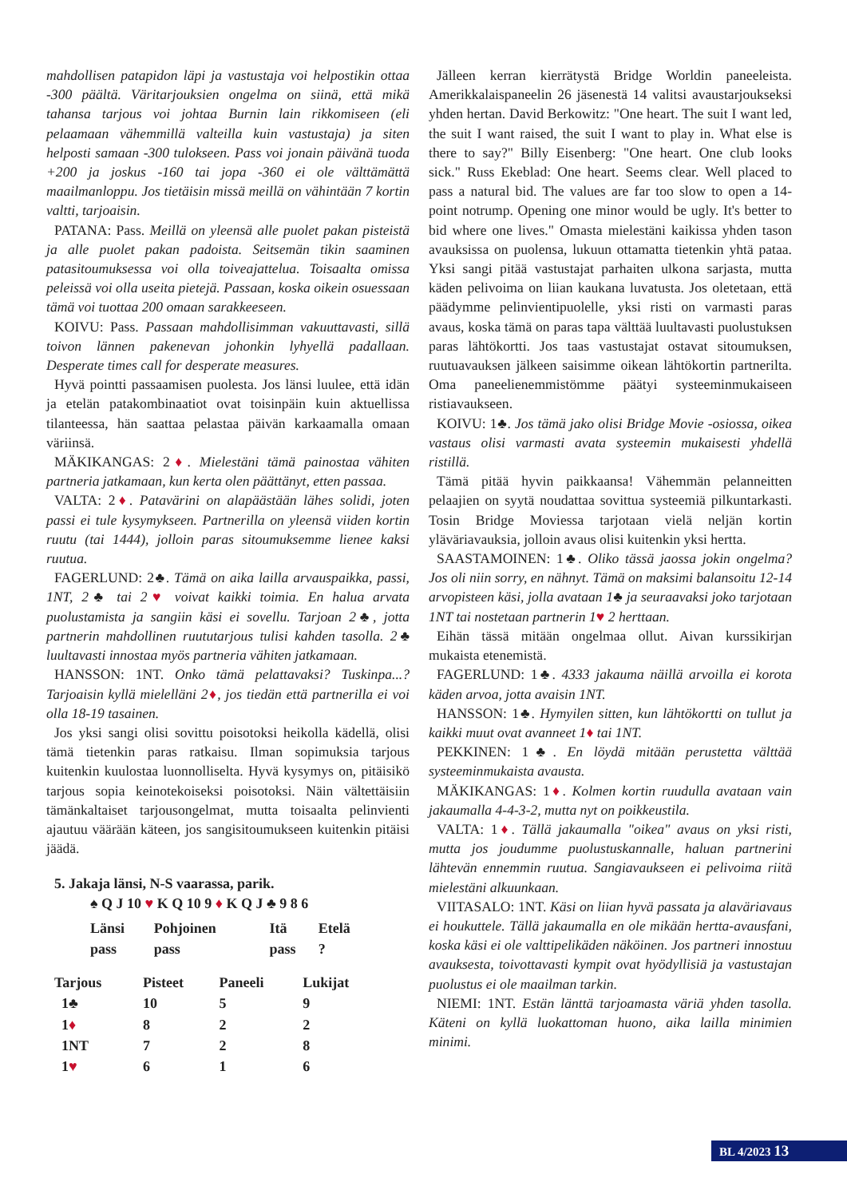mahdollisen patapidon läpi ja vastustaja voi helpostikin ottaa -300 päältä. Väritarjouksien ongelma on siinä, että mikä tahansa tarjous voi johtaa Burnin lain rikkomiseen (eli pelaamaan vähemmillä valteilla kuin vastustaja) ja siten helposti samaan -300 tulokseen. Pass voi jonain päivänä tuoda +200 ja joskus -160 tai jopa -360 ei ole välttämättä maailmanloppu. Jos tietäisin missä meillä on vähintään 7 kortin valtti, tarjoaisin.
PATANA: Pass. Meillä on yleensä alle puolet pakan pisteistä ja alle puolet pakan padoista. Seitsemän tikin saaminen patasitoumuksessa voi olla toiveajattelua. Toisaalta omissa peleissä voi olla useita pietejä. Passaan, koska oikein osuessaan tämä voi tuottaa 200 omaan sarakkeeseen.
KOIVU: Pass. Passaan mahdollisimman vakuuttavasti, sillä toivon lännen pakenevan johonkin lyhyellä padallaan. Desperate times call for desperate measures.
Hyvä pointti passaamisen puolesta. Jos länsi luulee, että idän ja etelän patakombinaatiot ovat toisinpäin kuin aktuellissa tilanteessa, hän saattaa pelastaa päivän karkaamalla omaan väriinsä.
MÄKIKANGAS: 2♦. Mielestäni tämä painostaa vähiten partneria jatkamaan, kun kerta olen päättänyt, etten passaa.
VALTA: 2♦. Patavärini on alapäästään lähes solidi, joten passi ei tule kysymykseen. Partnerilla on yleensä viiden kortin ruutu (tai 1444), jolloin paras sitoumuksemme lienee kaksi ruutua.
FAGERLUND: 2♣. Tämä on aika lailla arvauspaikka, passi, 1NT, 2♣ tai 2♥ voivat kaikki toimia. En halua arvata puolustamista ja sangiin käsi ei sovellu. Tarjoan 2♣, jotta partnerin mahdollinen ruututarjous tulisi kahden tasolla. 2♣ luultavasti innostaa myös partneria vähiten jatkamaan.
HANSSON: 1NT. Onko tämä pelattavaksi? Tuskinpa...? Tarjoaisin kyllä mielelläni 2♦, jos tiedän että partnerilla ei voi olla 18-19 tasainen.
Jos yksi sangi olisi sovittu poisotoksi heikolla kädellä, olisi tämä tietenkin paras ratkaisu. Ilman sopimuksia tarjous kuitenkin kuulostaa luonnolliselta. Hyvä kysymys on, pitäisikö tarjous sopia keinotekoiseksi poisotoksi. Näin vältettäisiin tämänkaltaiset tarjousongelmat, mutta toisaalta pelinvienti ajautuu väärään käteen, jos sangisitoumukseen kuitenkin pitäisi jäädä.
5. Jakaja länsi, N-S vaarassa, parik.
♠ Q J 10 ♥ K Q 10 9 ♦ K Q J ♣ 9 8 6
| Länsi | Pohjoinen | Itä | Etelä |
| --- | --- | --- | --- |
| pass | pass | pass | ? |
| Tarjous | Pisteet | Paneeli | Lukijat |
| --- | --- | --- | --- |
| 1♣ | 10 | 5 | 9 |
| 1 ♦ | 8 | 2 | 2 |
| 1NT | 7 | 2 | 8 |
| 1 ♥ | 6 | 1 | 6 |
Jälleen kerran kierrätystä Bridge Worldin paneeleista. Amerikkalaispaneelin 26 jäsenestä 14 valitsi avaustarjoukseksi yhden hertan. David Berkowitz: "One heart. The suit I want led, the suit I want raised, the suit I want to play in. What else is there to say?" Billy Eisenberg: "One heart. One club looks sick." Russ Ekeblad: One heart. Seems clear. Well placed to pass a natural bid. The values are far too slow to open a 14-point notrump. Opening one minor would be ugly. It's better to bid where one lives." Omasta mielestäni kaikissa yhden tason avauksissa on puolensa, lukuun ottamatta tietenkin yhtä pataa. Yksi sangi pitää vastustajat parhaiten ulkona sarjasta, mutta käden pelivoima on liian kaukana luvatusta. Jos oletetaan, että päädymme pelinvientipuolelle, yksi risti on varmasti paras avaus, koska tämä on paras tapa välttää luultavasti puolustuksen paras lähtökortti. Jos taas vastustajat ostavat sitoumuksen, ruutuavauksen jälkeen saisimme oikean lähtökortin partnerilta. Oma paneelienemmistömme päätyi systeeminmukaiseen ristiavaukseen.
KOIVU: 1♣. Jos tämä jako olisi Bridge Movie -osiossa, oikea vastaus olisi varmasti avata systeemin mukaisesti yhdellä ristillä.
Tämä pitää hyvin paikkaansa! Vähemmän pelanneitten pelaajien on syytä noudattaa sovittua systeemiä pilkuntarkasti. Tosin Bridge Moviessa tarjotaan vielä neljän kortin yläväriavauksia, jolloin avaus olisi kuitenkin yksi hertta.
SAASTAMOINEN: 1♣. Oliko tässä jaossa jokin ongelma? Jos oli niin sorry, en nähnyt. Tämä on maksimi balansoitu 12-14 arvopisteen käsi, jolla avataan 1♣ ja seuraavaksi joko tarjotaan 1NT tai nostetaan partnerin 1♥ 2 herttaan.
Eihän tässä mitään ongelmaa ollut. Aivan kurssikirjan mukaista etenemistä.
FAGERLUND: 1♣. 4333 jakauma näillä arvoilla ei korota käden arvoa, jotta avaisin 1NT.
HANSSON: 1♣. Hymyilen sitten, kun lähtökortti on tullut ja kaikki muut ovat avanneet 1♦ tai 1NT.
PEKKINEN: 1♣. En löydä mitään perustetta välttää systeeminmukaista avausta.
MÄKIKANGAS: 1♦. Kolmen kortin ruudulla avataan vain jakaumalla 4-4-3-2, mutta nyt on poikkeustila.
VALTA: 1♦. Tällä jakaumalla "oikea" avaus on yksi risti, mutta jos joudumme puolustuskannalle, haluan partnerini lähtevän ennemmin ruutua. Sangiavaukseen ei pelivoima riitä mielestäni alkuunkaan.
VIITASALO: 1NT. Käsi on liian hyvä passata ja alaväriavaus ei houkuttele. Tällä jakaumalla en ole mikään hertta-avausfani, koska käsi ei ole valttipelikäden näköinen. Jos partneri innostuu avauksesta, toivottavasti kympit ovat hyödyllisiä ja vastustajan puolustus ei ole maailman tarkin.
NIEMI: 1NT. Estän länttä tarjoamasta väriä yhden tasolla. Käteni on kyllä luokattoman huono, aika lailla minimien minimi.
BL 4/2023 13